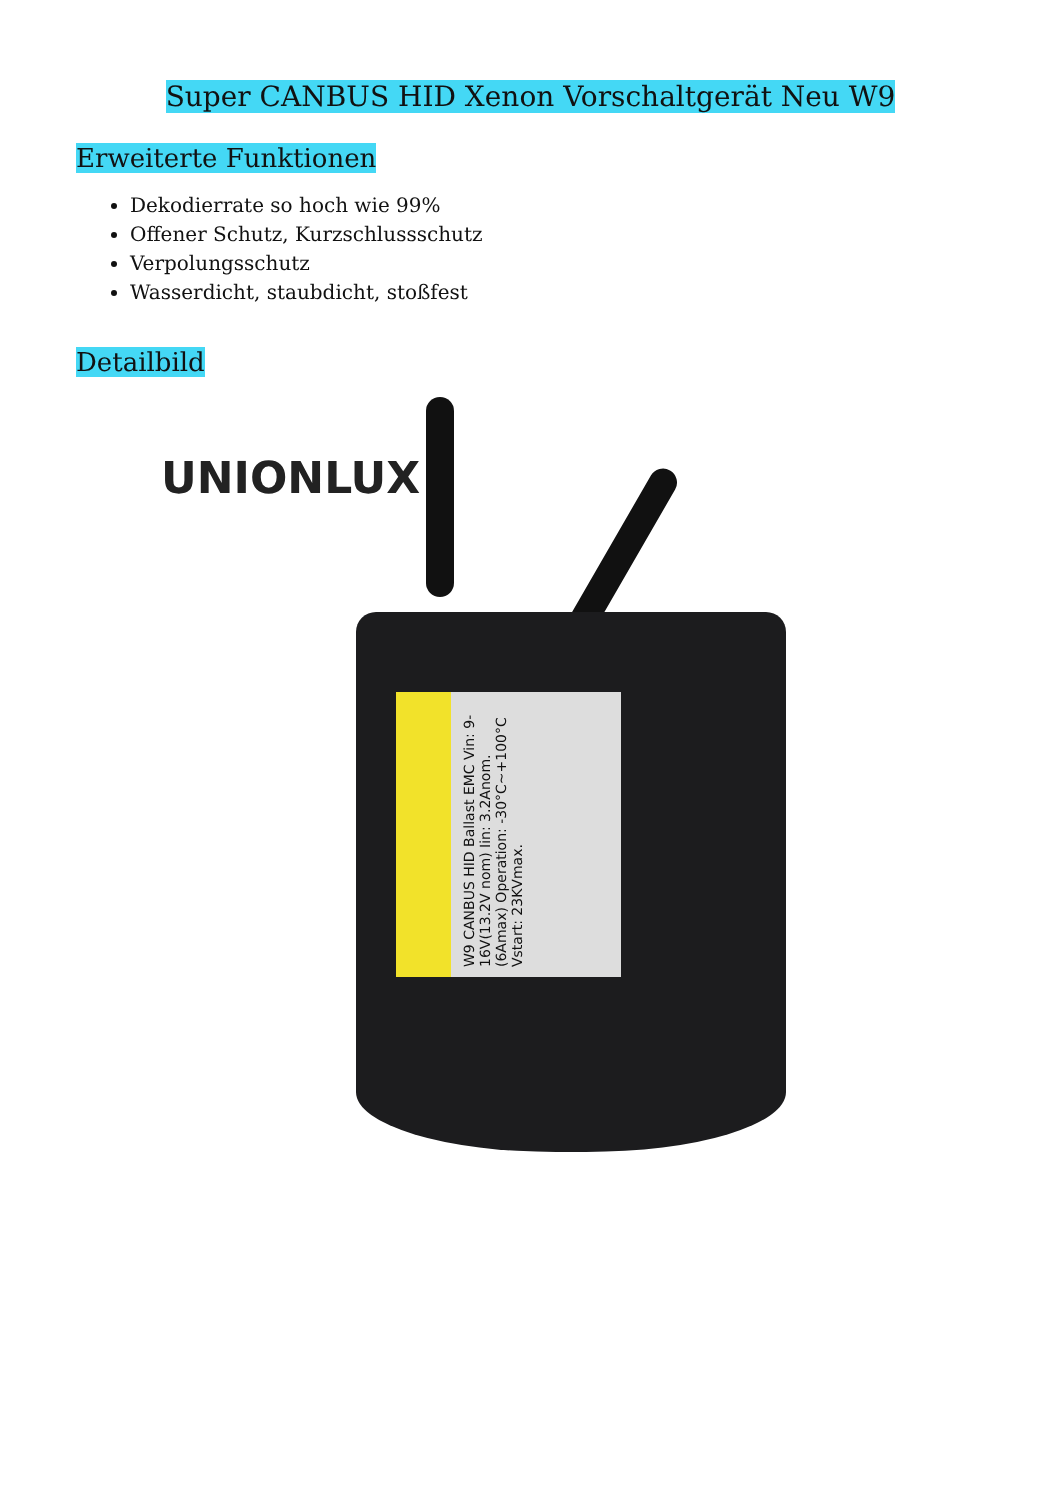Super CANBUS HID Xenon Vorschaltgerät Neu W9
Erweiterte Funktionen
Dekodierrate so hoch wie 99%
Offener Schutz, Kurzschlussschutz
Verpolungsschutz
Wasserdicht, staubdicht, stoßfest
Detailbild
UNIONLUX
W9 CANBUS HID Ballast EMC Vin: 9-16V(13.2V nom) Iin: 3.2Anom.(6Amax) Operation: -30°C~+100°C Vstart: 23KVmax.